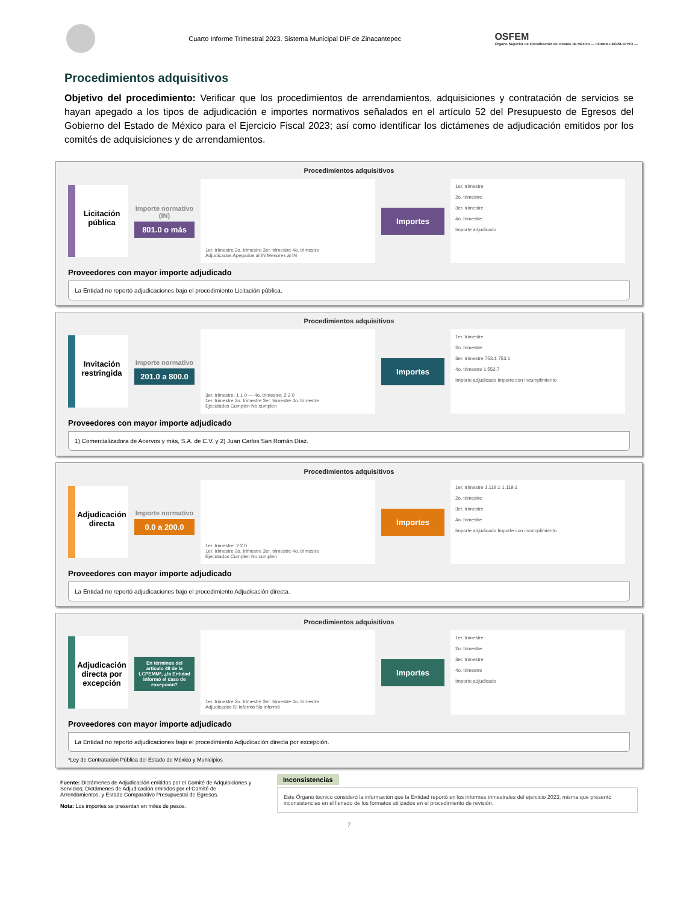Cuarto Informe Trimestral 2023. Sistema Municipal DIF de Zinacantepec
OSFEM
Órgano Superior de Fiscalización del Estado de México — PODER LEGISLATIVO —
Procedimientos adquisitivos
Objetivo del procedimiento: Verificar que los procedimientos de arrendamientos, adquisiciones y contratación de servicios se hayan apegado a los tipos de adjudicación e importes normativos señalados en el artículo 52 del Presupuesto de Egresos del Gobierno del Estado de México para el Ejercicio Fiscal 2023; así como identificar los dictámenes de adjudicación emitidos por los comités de adquisiciones y de arrendamientos.
Procedimientos adquisitivos
Licitación pública
Importe normativo (IN)
801.0 o más
1er. trimestre 2o. trimestre 3er. trimestre 4o. trimestre
Adjudicados Apegados al IN Menores al IN
Importes
1er. trimestre
2o. trimestre
3er. trimestre
4o. trimestre
Importe adjudicado
Proveedores con mayor importe adjudicado
La Entidad no reportó adjudicaciones bajo el procedimiento Licitación pública.
Procedimientos adquisitivos
Invitación restringida
Importe normativo
201.0 a 800.0
3er. trimestre: 1 1 0 — 4o. trimestre: 2 2 0
1er. trimestre 2o. trimestre 3er. trimestre 4o. trimestre
Ejecutados Cumplen No cumplen
Importes
1er. trimestre
2o. trimestre
3er. trimestre 753.1 753.1
4o. trimestre 1,552.7
Importe adjudicado Importe con incumplimiento
Proveedores con mayor importe adjudicado
1) Comercializadora de Acervos y más, S.A. de C.V. y 2) Juan Carlos San Román Díaz.
Procedimientos adquisitivos
Adjudicación directa
Importe normativo
0.0 a 200.0
1er. trimestre: 2 2 0
1er. trimestre 2o. trimestre 3er. trimestre 4o. trimestre
Ejecutados Cumplen No cumplen
Importes
1er. trimestre 1,119.1 1,119.1
2o. trimestre
3er. trimestre
4o. trimestre
Importe adjudicado Importe con incumplimiento
Proveedores con mayor importe adjudicado
La Entidad no reportó adjudicaciones bajo el procedimiento Adjudicación directa.
Procedimientos adquisitivos
Adjudicación directa por excepción
En términos del artículo 48 de la LCPEMM*, ¿la Entidad informó el caso de excepción?
1er. trimestre 2o. trimestre 3er. trimestre 4o. trimestre
Adjudicados Sí informó No informó
Importes
1er. trimestre
2o. trimestre
3er. trimestre
4o. trimestre
Importe adjudicado
Proveedores con mayor importe adjudicado
La Entidad no reportó adjudicaciones bajo el procedimiento Adjudicación directa por excepción.
*Ley de Contratación Pública del Estado de México y Municipios
Fuente: Dictámenes de Adjudicación emitidos por el Comité de Adquisiciones y Servicios; Dictámenes de Adjudicación emitidos por el Comité de Arrendamientos, y Estado Comparativo Presupuestal de Egresos.
Nota: Los importes se presentan en miles de pesos.
Inconsistencias
Este Órgano técnico consideró la información que la Entidad reportó en los informes trimestrales del ejercicio 2023, misma que presentó inconsistencias en el llenado de los formatos utilizados en el procedimiento de revisión.
7